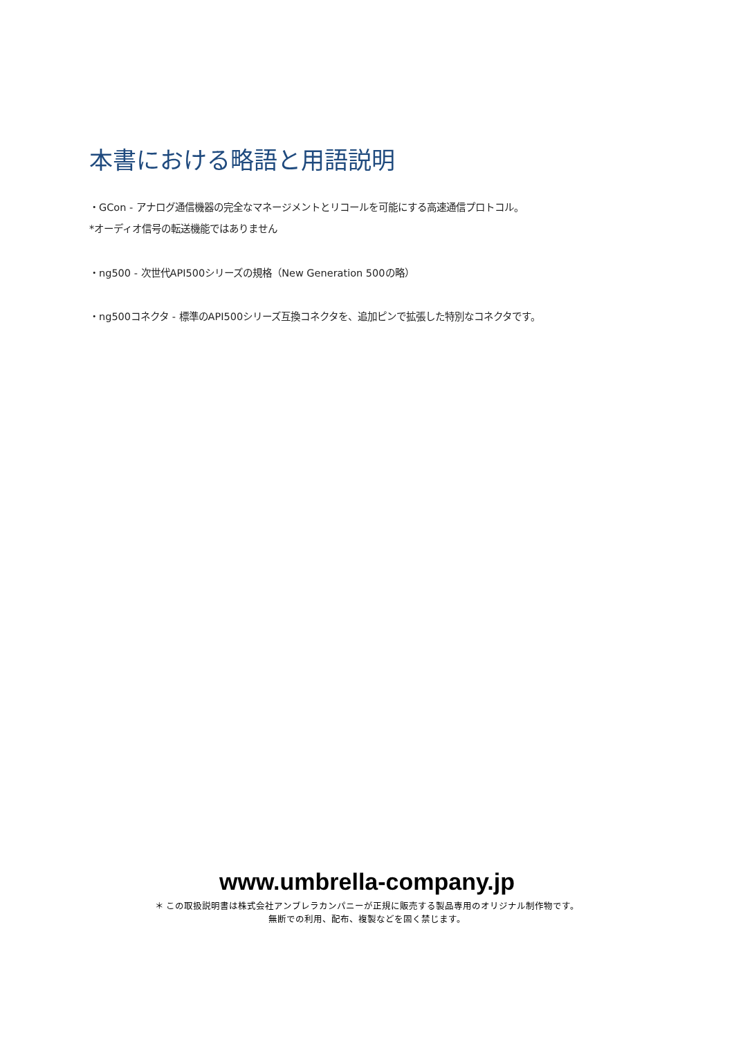本書における略語と用語説明
・GCon - アナログ通信機器の完全なマネージメントとリコールを可能にする高速通信プロトコル。
*オーディオ信号の転送機能ではありません
・ng500 - 次世代API500シリーズの規格（New Generation 500の略）
・ng500コネクタ - 標準のAPI500シリーズ互換コネクタを、追加ピンで拡張した特別なコネクタです。
www.umbrella-company.jp
＊ この取扱説明書は株式会社アンブレラカンパニーが正規に販売する製品専用のオリジナル制作物です。
無断での利用、配布、複製などを固く禁じます。